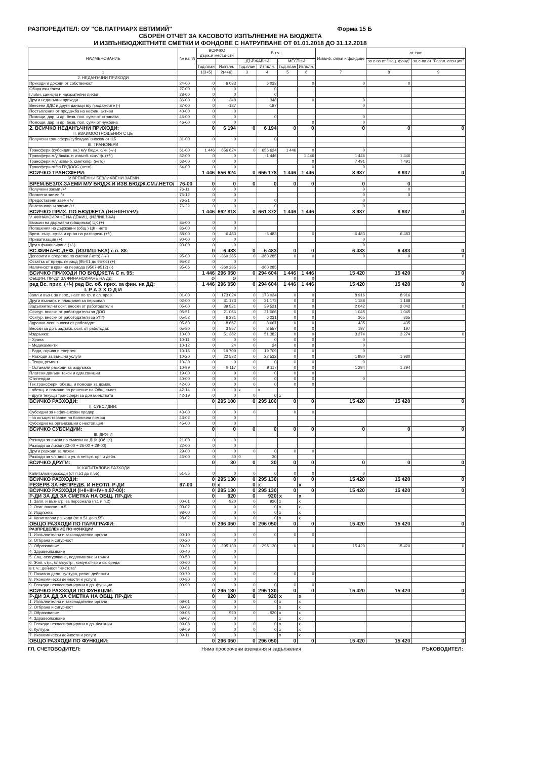РАЗПОРЕДИТЕЛ: ОУ "СВ.ПАТРИАРХ ЕВТИМИЙ" Форма 15 Б
СБОРЕН ОТЧЕТ ЗА КАСОВОТО ИЗПЪЛНЕНИЕ НА БЮДЖЕТА
И ИЗВЪНБЮДЖЕТНИТЕ СМЕТКИ И ФОНДОВЕ С НАТРУПВАНЕ ОТ 01.01.2018 ДО 31.12.2018
| НАИМЕНОВАНИЕ | № на §§ | ВСИЧКО държ.и мест.д-сти | | В т.ч.: | | | | Извънб. см/ки и фондове | от тях: | |
| --- | --- | --- | --- | --- | --- | --- | --- | --- | --- | --- |
| | | | | ДЪРЖАВНИ | | МЕСТНИ | | | за с-ва от "Нац. фонд" | за с-ва от "Разпл. агенция" |
| | | Год.план | Изпълн. | Год.план | Изпълн. | Год.план | Изпълн. | | | |
| 1 | | 1(3+5) | 2(4+6) | 3 | 4 | 5 | 6 | 7 | 8 | 9 |
| 2. НЕДАНЪЧНИ ПРИХОДИ | | | | | | | | | | |
| Приходи и доходи от собственост | 24-00 | 0 | 6 033 | | 6 033 | | 0 | 0 | 0 | |
| Общински такси | 27-00 | 0 | 0 | | 0 | | | | | |
| Глоби, санкции и наказателни лихви | 28-00 | 0 | 0 | | 0 | | | | | |
| Други неданъчни приходи | 36-00 | 0 | 348 | | 348 | | 0 | 0 | | |
| Внесени ДДС и други данъци в/у продажбите (-) | 37-00 | 0 | -187 | | -187 | | | 0 | | |
| Постъпления от продажба на нефин. активи | 40-00 | 0 | 0 | | | | | | | |
| Помощи, дар. и др. безв. пол. суми от страната | 45-00 | 0 | 0 | | 0 | | | 0 | | |
| Помощи, дар. и др. безв. пол. суми от чужбина | 46-00 | 0 | 0 | | | | 0 | 0 | | |
| 2. ВСИЧКО НЕДАНЪЧНИ ПРИХОДИ: | | 0 | 6 194 | 0 | 6 194 | 0 | 0 | 0 | 0 | 0 |
| II. ВЗАИМООТНОШЕНИЯ С ЦБ | | | | | | | | | | |
| Получени трансфери/субсидии/ вноски/ от ЦБ | 31-00 | 0 | 0 | | 0 | | | | | |
| III. ТРАНСФЕРИ | | | | | | | | | | |
| Трансфери (субсидии, вн.) м/у бюдж. с/ки (+/-) | 61-00 | 1 446 | 656 624 | 0 | 656 624 | 1 446 | 0 | 0 | | |
| Трансфери м/у бюдж. и извънб. с/ки/ ф. (+/-) | 62-00 | 0 | 0 | | -1 446 | | 1 446 | 1 446 | 1 446 | |
| Трансфери м/у извънб. сметки/ф. (нето) | 63-00 | 0 | 0 | | | | 0 | 7 491 | 7 491 | |
| Трансфери от/за ПУДООС (нето) | 64-00 | 0 | 0 | | | | 0 | 0 | | |
| ВСИЧКО ТРАНСФЕРИ: | | 1 446 | 656 624 | 0 | 655 178 | 1 446 | 1 446 | 8 937 | 8 937 | 0 |
| IV ВРЕМЕННИ БЕЗЛИХВЕНИ ЗАЕМИ | | | | | | | | | | |
| ВРЕМ.БЕЗЛХ.ЗАЕМИ М/У БЮДЖ.И ИЗВ.БЮДЖ.СМ./.НЕТО/ | 76-00 | 0 | 0 | 0 | 0 | 0 | 0 | 0 | 0 | |
| Получени заеми /+/ | 76-11 | 0 | 0 | | | | | 0 | 0 | |
| Погасени заеми /-/ | 76-12 | 0 | 0 | | | | | 0 | 0 | |
| Предоставени заеми /-/ | 76-21 | 0 | 0 | | 0 | | | 0 | | |
| Възстановени заеми /+/ | 76-22 | 0 | 0 | | 0 | | | 0 | | |
| ВСИЧКО ПРИХ. ПО БЮДЖЕТА (I+II+III+IV+V): | | 1 446 | 662 818 | 0 | 661 372 | 1 446 | 1 446 | 8 937 | 8 937 | 0 |
| V. ФИНАНСИРАНЕ НА ДЕФИЦ. (ИЗЛИШЪКА) | | | | | | | | | | |
| Емисии на държавни (общински) ЦК (+) | 85-00 | 0 | 0 | | | | | | | |
| Погашения на държавни (общ.) ЦК - нето | 86-00 | 0 | 0 | | | | | | | |
| Врем. съхр. ср-ва и ср-ва на разпореж. (+/-) | 88-00 | 0 | -6 483 | | -6 483 | | 0 | 6 483 | 6 483 | |
| Приватизация (+) | 90-00 | 0 | 0 | | | | | 0 | | |
| Друго финансиране (+/-) | 93-00 | 0 | 0 | | | | | 0 | | |
| ВС.ФИНАНС.ДЕФ. (ИЗЛИШЪКА) с п. 88: | | 0 | -6 483 | 0 | -6 483 | 0 | 0 | 6 483 | 6 483 | 0 |
| Депозити и средства по сметки (нето) (+/-) | 95-00 | 0 | -360 285 | 0 | -360 285 | 0 | 0 | 0 | 0 | 0 |
| Остатък от предх. период (95-01 до 95-06) (+) | 95-02 | 0 | 0 | | | | | | | |
| Наличност в края на периода (9507-9512) (-) | 95-06 | 0 | -360 285 | | -360 285 | | | | | |
| ВСИЧКО ПРИХОДИ ПО БЮДЖЕТА С п. 95: | | 1 446 | 296 050 | 0 | 294 604 | 1 446 | 1 446 | 15 420 | 15 420 | 0 |
| ОБЩИН. ПР-ДИ ЗА ФИНАНСИРАНЕ НА ДД: | | Ø | Ø | | | 0 | 0 | | | |
| ред Вс. прих. (+/-) ред Вс. об. прих. за фин. на ДД: | | 1 446 | 296 050 | 0 | 294 604 | 1 446 | 1 446 | 15 420 | 15 420 | 0 |
| I. Р А З Х О Д И | | | | | | | | | | |
| Запл.и възн. за перс., нает по тр. и сл. прав. | 01-00 | 0 | 173 024 | 0 | 173 024 | 0 | 0 | 8 916 | 8 916 | |
| Други възнагр. и плащания за персонал | 02-00 | 0 | 31 173 | 0 | 31 173 | 0 | 0 | 1 188 | 1 188 | |
| Задължителни осиг. вноски от работодатели | 05-00 | 0 | 39 521 | 0 | 39 521 | 0 | 0 | 2 042 | 2 042 | 0 |
| Осигур. вноски от работодатели за ДОО | 05-51 | 0 | 21 066 | 0 | 21 066 | 0 | 0 | 1 045 | 1 045 | |
| Осигур. вноски от работодатели за УПФ | 05-52 | 0 | 6 231 | 0 | 6 231 | 0 | 0 | 365 | 365 | |
| Здравно-осиг. вноски от работодат. | 05-60 | 0 | 8 667 | 0 | 8 667 | 0 | 0 | 435 | 435 | |
| Вноски за доп. задълж. осиг. от работодат. | 05-80 | 0 | 3 557 | 0 | 3 557 | 0 | 0 | 197 | 197 | |
| Издръжка: | 10-00 | 0 | 51 382 | 0 | 51 382 | 0 | 0 | 3 274 | 3 274 | 0 |
| - Храна | 10-11 | 0 | 0 | 0 | 0 | 0 | 0 | 0 | | |
| - Медикаменти | 10-12 | 0 | 24 | 0 | 24 | 0 | 0 | 0 | | |
| - Вода, горива и енергия | 10-16 | 0 | 19 709 | 0 | 19 709 | 0 | 0 | 0 | | |
| - Разходи за външни услуги | 10-20 | 0 | 22 532 | 0 | 22 532 | 0 | 0 | 1 980 | 1 980 | |
| - Текущ ремонт | 10-30 | 0 | 0 | 0 | 0 | 0 | 0 | 0 | | |
| - Останали разходи за издръжка | 10-99 | 0 | 9 117 | 0 | 9 117 | 0 | 0 | 1 294 | 1 294 | |
| Платени данъци,такси и адм.санкции | 19-00 | 0 | 0 | 0 | 0 | 0 | 0 | | | |
| Стипендии | 40-00 | 0 | 0 | 0 | 0 | 0 | 0 | 0 | | |
| Тек.трансфери, обезщ. и помощи за домак. | 42-00 | 0 | 0 | 0 | 0 | 0 | 0 | | | |
| - обезщ. и помощи по решение на Общ. съвет | 42-14 | 0 | 0 | x | x | | | | | |
| - други текущи трансфери за домакинствата | 42-19 | 0 | 0 | 0 | 0 | x | | | | |
| ВСИЧКО РАЗХОДИ: | | 0 | 295 100 | 0 | 295 100 | 0 | 0 | 15 420 | 15 420 | 0 |
| II. СУБСИДИИ: | | | | | | | | | | |
| Субсидии за нефинансови предпр. | 43-00 | 0 | 0 | 0 | | 0 | 0 | | | |
| - за осъществяване на болнична помощ | 43-02 | 0 | 0 | | | | | | | |
| Субсидии на организации с нестоп.цел | 45-00 | 0 | 0 | | | | | | | |
| ВСИЧКО СУБСИДИИ: | | 0 | 0 | 0 | 0 | 0 | 0 | 0 | 0 | 0 |
| III. ДРУГИ | | | | | | | | | | |
| Разходи за лихви по емисии на ДЦК (ОбЦК) | 21-00 | 0 | 0 | | | | | | | |
| Разходи за лихви (22-00 + 26-00 + 29-00) | 22-00 | 0 | 0 | | | | | | | |
| Други разходи за лихви | 29-00 | 0 | 0 | 0 | 0 | 0 | 0 | | | |
| Разходи за чл. внос и уч. в нетърг. орг. и дейн. | 46-00 | 0 | 30 | 0 | 30 | | | | | |
| ВСИЧКО ДРУГИ: | | 0 | 30 | 0 | 30 | 0 | 0 | 0 | 0 | 0 |
| IV. КАПИТАЛОВИ РАЗХОДИ | | | | | | | | | | |
| Капиталови разходи (от п.51 до п.55) | 51-55 | 0 | 0 | 0 | 0 | 0 | 0 | 0 | | |
| ВСИЧКО РАЗХОДИ: | | 0 | 295 130 | 0 | 295 130 | 0 | 0 | 15 420 | 15 420 | 0 |
| РЕЗЕРВ ЗА НЕПРЕДВ. И НЕОТЛ. Р-ДИ | 97-00 | 0 | x | 0 | x | | x | | | |
| ВСИЧКО РАЗХОДИ (I+II+III+IV+п.97-00): | | 0 | 295 130 | 0 | 295 130 | 0 | 0 | 15 420 | 15 420 | 0 |
| Р-ДИ ЗА ДД ЗА СМЕТКА НА ОБЩ. ПР-ДИ: | | 0 | 920 | 0 | 920 | x | x | | | |
| 1. Запл. и възнагр. за персонала (п.1 и п.2) | 00-01 | 0 | 920 | 0 | 920 | x | x | | | |
| 2. Осиг. вноски - п.5 | 00-02 | 0 | 0 | 0 | 0 | x | x | | | |
| 3. Издръжка | 98-00 | 0 | 0 | 0 | 0 | x | x | | | |
| 4. Капиталови разходи (от п.51 до п.55) | 98-02 | 0 | 0 | 0 | 0 | x | x | | | |
| ОБЩО РАЗХОДИ ПО ПАРАГРАФИ: | | 0 | 296 050 | 0 | 296 050 | 0 | 0 | 15 420 | 15 420 | 0 |
| РАЗПРЕДЕЛЕНИЕ ПО ФУНКЦИИ | | | | | | | | | | |
| 1. Изпълнителни и законодателни органи | 00-10 | 0 | 0 | 0 | 0 | 0 | 0 | | | |
| 2. Отбрана и сигурност | 00-20 | 0 | 0 | | | | | | | |
| 3. Образование | 00-30 | 0 | 295 130 | 0 | 295 130 | 0 | 0 | 15 420 | 15 420 | 0 |
| 4. Здравеопазване | 00-40 | 0 | 0 | | | | | | | |
| 5. Соц. осигуряване, подпомагане и грижи | 00-50 | 0 | 0 | | | | | | | |
| 6. Жил. стр., благоустр., комун.ст-во и ок. среда | 00-60 | 0 | 0 | | | | | | | |
| в т. ч.: дейност "Чистота" | 00-61 | 0 | 0 | | | | | | | |
| 7. Почивно дело, култура, религ. дейности | 00-70 | 0 | 0 | 0 | 0 | 0 | 0 | | | |
| 8. Икономически дейности и услуги | 00-80 | 0 | 0 | | | | | | | |
| 9. Разходи некласифицирани в др. функции | 00-90 | 0 | 0 | 0 | 0 | 0 | 0 | | | |
| ВСИЧКО РАЗХОДИ ПО ФУНКЦИИ: | | 0 | 295 130 | 0 | 295 130 | 0 | 0 | 15 420 | 15 420 | 0 |
| Р-ДИ ЗА ДД ЗА СМЕТКА НА ОБЩ. ПР-ДИ: | | 0 | 920 | 0 | 920 | x | x | | | |
| 1. Изпълнителни и законодателни органи | 09-01 | 0 | 0 | 0 | 0 | x | x | | | |
| 2. Отбрана и сигурност | 09-03 | 0 | 0 | | | x | x | | | |
| 3. Образование | 09-05 | 0 | 920 | 0 | 920 | x | x | | | |
| 4. Здравеопазване | 09-07 | 0 | 0 | | | x | x | | | |
| 9. Разходи некласифицирани в др. Функции | 09-08 | 0 | 0 | 0 | 0 | x | x | | | |
| 6. Култура | 09-09 | 0 | 0 | 0 | 0 | x | x | | | |
| 7. Икономически дейности и услуги | 09-11 | 0 | 0 | | | x | x | | | |
| ОБЩО РАЗХОДИ ПО ФУНКЦИИ: | | 0 | 296 050 | 0 | 296 050 | 0 | 0 | 15 420 | 15 420 | 0 |
ГЛ. СЧЕТОВОДИТЕЛ: Няма просрочени вземания и задължения РЪКОВОДИТЕЛ: